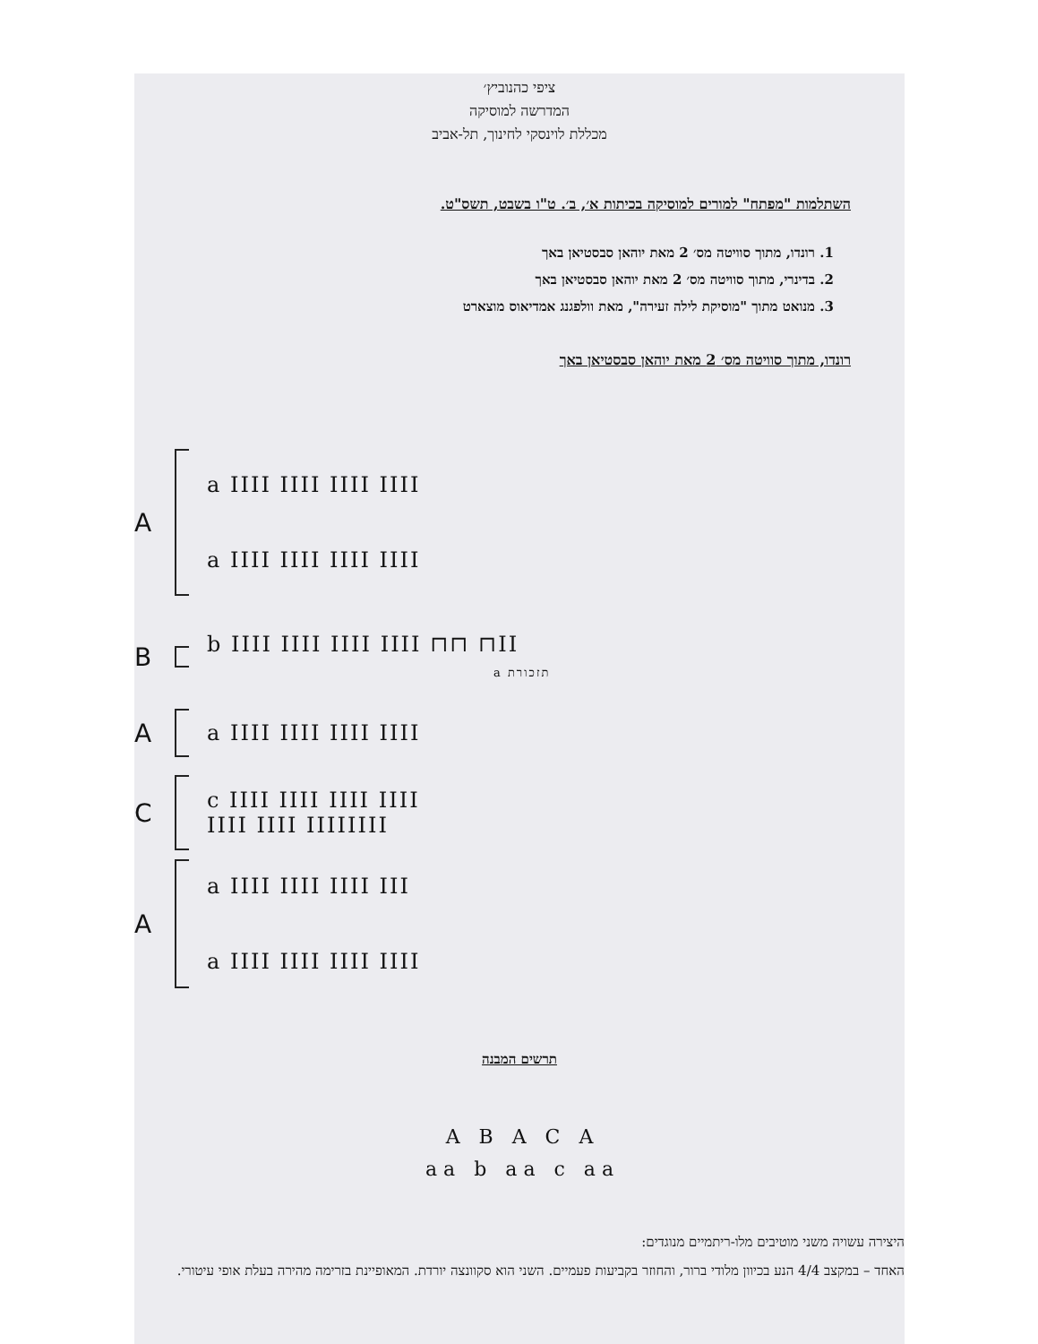ציפי כהנוביץ׳
המדרשה למוסיקה
מכללת לוינסקי לחינוך, תל-אביב
השתלמות "מפתח" למורים למוסיקה בכיתות א׳, ב׳. ט"ו בשבט, תשס"ט.
1. רונדו, מתוך סוויטה מס׳ 2 מאת יוהאן סבסטיאן באך
2. בדינרי, מתוך סוויטה מס׳ 2 מאת יוהאן סבסטיאן באך
3. מנואט מתוך "מוסיקת לילה זעירה", מאת וולפגנג אמדיאוס מוצארט
רונדו, מתוך סוויטה מס׳ 2 מאת יוהאן סבסטיאן באך
A
a IIII IIII IIII IIII
a IIII IIII IIII IIII
B
b IIII IIII IIII IIII ⊓⊓ ⊓II
a תזכורת
A
a IIII IIII IIII IIII
C
c IIII IIII IIII IIII
IIII IIII IIIIIIII
A
a IIII IIII IIII III
a IIII IIII IIII IIII
תרשים המבנה
A B A C A
a a b a a c a a
היצירה עשויה משני מוטיבים מלו-ריתמיים מנוגדים:
האחד – במקצב 4/4 הנע בכיוון מלודי ברור, והחוזר בקביעות פעמיים. השני הוא סקוונצה יורדת. המאופיינת בזרימה מהירה בעלת אופי עיטורי.